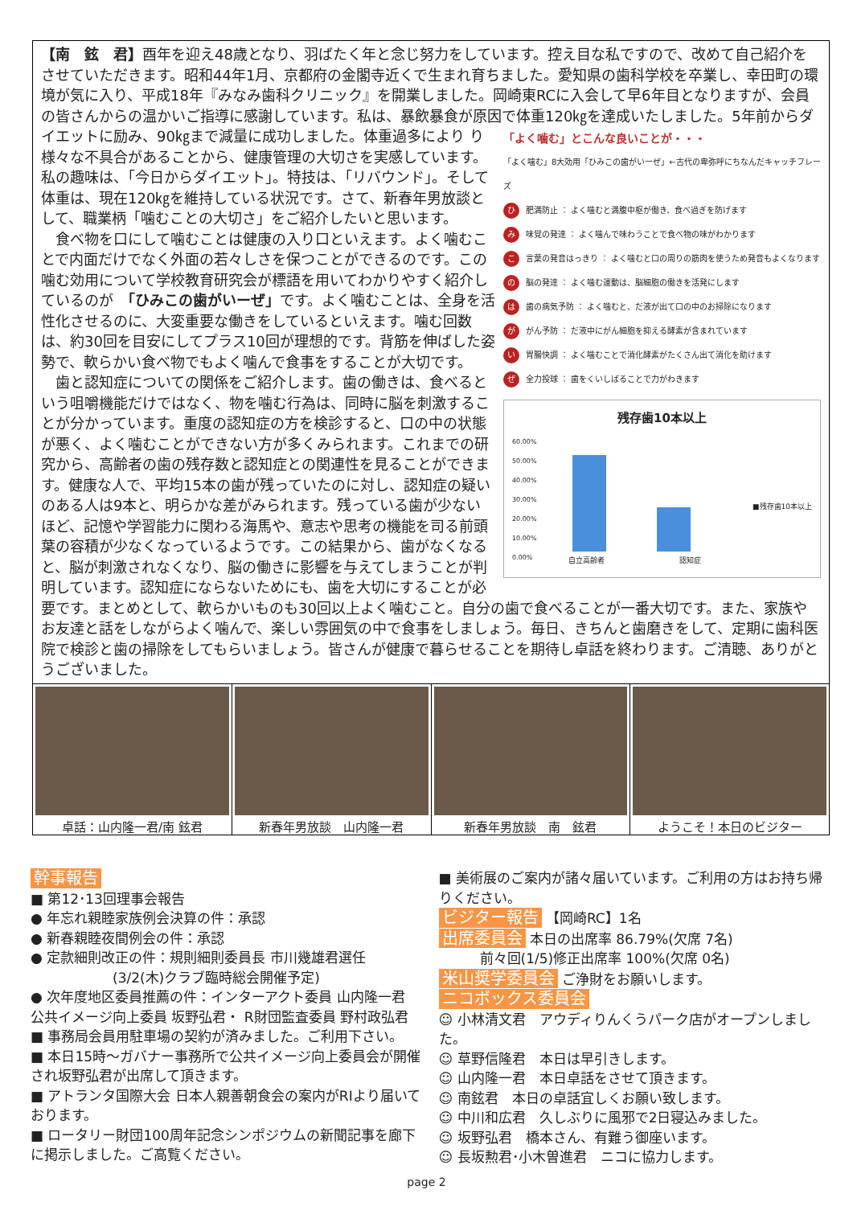【南　鉉　君】酉年を迎え48歳となり、羽ばたく年と念じ努力をしています。控え目な私ですので、改めて自己紹介をさせていただきます。昭和44年1月、京都府の金閣寺近くで生まれ育ちました。愛知県の歯科学校を卒業し、幸田町の環境が気に入り、平成18年『みなみ歯科クリニック』を開業しました。岡崎東RCに入会して早6年目となりますが、会員の皆さんからの温かいご指導に感謝しています。私は、暴飲暴食が原因で体重120㎏を達成いたしました。5年前からダイエットに励み、90㎏まで減量に成功しました。体重過多により
「よく噛む」とこんな良いことが・・・
「よく噛む」8大効用「ひみこの歯がいーぜ」←古代の卑弥呼にちなんだキャッチフレーズ
ひ 肥満防止 ： よく噛むと満腹中枢が働き、食べ過ぎを防げます
み 味覚の発達 ： よく噛んで味わうことで食べ物の味がわかります
こ 言葉の発音はっきり ： よく噛むと口の周りの筋肉を使うため発音もよくなります
の 脳の発達 ： よく噛む運動は、脳細胞の働きを活発にします
は 歯の病気予防 ： よく噛むと、だ液が出て口の中のお掃除になります
が がん予防 ： だ液中にがん細胞を抑える酵素が含まれています
い 胃腸快調 ： よく噛むことで消化酵素がたくさん出て消化を助けます
ぜ 全力投球 ： 歯をくいしばることで力がわきます
残存歯10本以上
60.00%
50.00%
40.00%
30.00%
20.00%
10.00%
0.00%
■残存歯10本以上
自立高齢者 認知症
り様々な不具合があることから、健康管理の大切さを実感しています。私の趣味は、「今日からダイエット」。特技は、「リバウンド」。そして体重は、現在120㎏を維持している状況です。さて、新春年男放談として、職業柄「噛むことの大切さ」をご紹介したいと思います。
　食べ物を口にして噛むことは健康の入り口といえます。よく噛むことで内面だけでなく外面の若々しさを保つことができるのです。この噛む効用について学校教育研究会が標語を用いてわかりやすく紹介しているのが　「ひみこの歯がいーぜ」です。よく噛むことは、全身を活性化させるのに、大変重要な働きをしているといえます。噛む回数は、約30回を目安にしてプラス10回が理想的です。背筋を伸ばした姿勢で、軟らかい食べ物でもよく噛んで食事をすることが大切です。
　歯と認知症についての関係をご紹介します。歯の働きは、食べるという咀嚼機能だけではなく、物を噛む行為は、同時に脳を刺激することが分かっています。重度の認知症の方を検診すると、口の中の状態が悪く、よく噛むことができない方が多くみられます。これまでの研究から、高齢者の歯の残存数と認知症との関連性を見ることができます。健康な人で、平均15本の歯が残っていたのに対し、認知症の疑いのある人は9本と、明らかな差がみられます。残っている歯が少ないほど、記憶や学習能力に関わる海馬や、意志や思考の機能を司る前頭葉の容積が少なくなっているようです。この結果から、歯がなくなると、脳が刺激されなくなり、脳の働きに影響を与えてしまうことが判明しています。認知症にならないためにも、歯を大切にすることが必要です。まとめとして、軟らかいものも30回以上よく噛むこと。自分の歯で食べることが一番大切です。また、家族やお友達と話をしながらよく噛んで、楽しい雰囲気の中で食事をしましょう。毎日、きちんと歯磨きをして、定期に歯科医院で検診と歯の掃除をしてもらいましょう。皆さんが健康で暮らせることを期待し卓話を終わります。ご清聴、ありがとうございました。
卓話：山内隆一君/南 鉉君 新春年男放談　山内隆一君 新春年男放談　南　鉉君 ようこそ！本日のビジター
幹事報告
■ 第12･13回理事会報告
● 年忘れ親睦家族例会決算の件：承認
● 新春親睦夜間例会の件：承認
● 定款細則改正の件：規則細則委員長 市川幾雄君選任
　　　　　　(3/2(木)クラブ臨時総会開催予定)
● 次年度地区委員推薦の件：インターアクト委員 山内隆一君
公共イメージ向上委員 坂野弘君・ R財団監査委員 野村政弘君
■ 事務局会員用駐車場の契約が済みました。ご利用下さい。
■ 本日15時～ガバナー事務所で公共イメージ向上委員会が開催され坂野弘君が出席して頂きます。
■ アトランタ国際大会 日本人親善朝食会の案内がRIより届いております。
■ ロータリー財団100周年記念シンポジウムの新聞記事を廊下に掲示しました。ご高覧ください。
■ 美術展のご案内が諸々届いています。ご利用の方はお持ち帰りください。
ビジター報告 【岡崎RC】1名
出席委員会 本日の出席率 86.79%(欠席 7名)
　　　前々回(1/5)修正出席率 100%(欠席 0名)
米山奨学委員会 ご浄財をお願いします。
ニコボックス委員会
☺ 小林清文君　アウディりんくうパーク店がオープンしました。
☺ 草野信隆君　本日は早引きします。
☺ 山内隆一君　本日卓話をさせて頂きます。
☺ 南鉉君　本日の卓話宜しくお願い致します。
☺ 中川和広君　久しぶりに風邪で2日寝込みました。
☺ 坂野弘君　橋本さん、有難う御座います。
☺ 長坂勲君･小木曽進君　ニコに協力します。
page 2